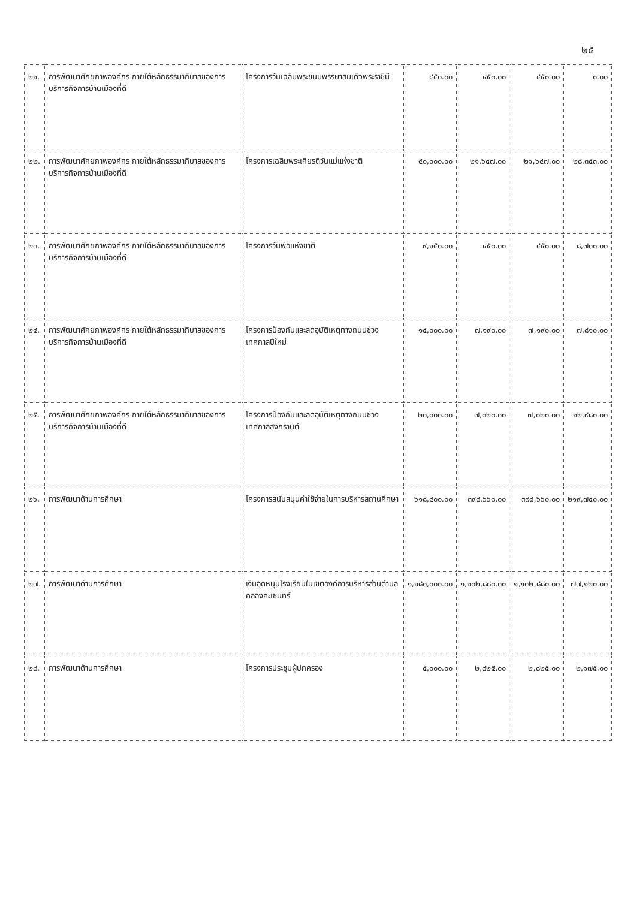๒๕
| ๒๑. | การพัฒนาศักยภาพองค์กร ภายใต้หลักธรรมาภิบาลของการบริการกิจการบ้านเมืองที่ดี | โครงการวันเฉลิมพระชนมพรรษาสมเด็จพระราชินี | ๔๕๐.๐๐ | ๔๕๐.๐๐ | ๔๕๐.๐๐ | ๐.๐๐ |
| ๒๒. | การพัฒนาศักยภาพองค์กร ภายใต้หลักธรรมาภิบาลของการบริการกิจการบ้านเมืองที่ดี | โครงการเฉลิมพระเกียรติวันแม่แห่งชาติ | ๕๐,๐๐๐.๐๐ | ๒๑,๖๔๗.๐๐ | ๒๑,๖๔๗.๐๐ | ๒๘,๓๕๓.๐๐ |
| ๒๓. | การพัฒนาศักยภาพองค์กร ภายใต้หลักธรรมาภิบาลของการบริการกิจการบ้านเมืองที่ดี | โครงการวันพ่อแห่งชาติ | ๙,๑๕๐.๐๐ | ๔๕๐.๐๐ | ๔๕๐.๐๐ | ๘,๗๐๐.๐๐ |
| ๒๔. | การพัฒนาศักยภาพองค์กร ภายใต้หลักธรรมาภิบาลของการบริการกิจการบ้านเมืองที่ดี | โครงการป้องกันและลดอุบัติเหตุทางถนนช่วงเทศกาลปีใหม่ | ๑๕,๐๐๐.๐๐ | ๗,๑๙๐.๐๐ | ๗,๑๙๐.๐๐ | ๗,๘๑๐.๐๐ |
| ๒๕. | การพัฒนาศักยภาพองค์กร ภายใต้หลักธรรมาภิบาลของการบริการกิจการบ้านเมืองที่ดี | โครงการป้องกันและลดอุบัติเหตุทางถนนช่วงเทศกาลสงกรานต์ | ๒๐,๐๐๐.๐๐ | ๗,๐๒๐.๐๐ | ๗,๐๒๐.๐๐ | ๑๒,๙๘๐.๐๐ |
| ๒๖. | การพัฒนาด้านการศึกษา | โครงการสนับสนุนค่าใช้จ่ายในการบริหารสถานศึกษา | ๖๑๘,๔๐๐.๐๐ | ๓๙๘,๖๖๐.๐๐ | ๓๙๘,๖๖๐.๐๐ | ๒๑๙,๗๔๐.๐๐ |
| ๒๗. | การพัฒนาด้านการศึกษา | เงินอุดหนุนโรงเรียนในเขตองค์การบริหารส่วนตำบลคลองคะเชนทร์ | ๑,๑๘๐,๐๐๐.๐๐ | ๑,๑๐๒,๘๘๐.๐๐ | ๑,๑๐๒,๘๘๐.๐๐ | ๗๗,๑๒๐.๐๐ |
| ๒๘. | การพัฒนาด้านการศึกษา | โครงการประชุมผู้ปกครอง | ๕,๐๐๐.๐๐ | ๒,๘๒๕.๐๐ | ๒,๘๒๕.๐๐ | ๒,๑๗๕.๐๐ |